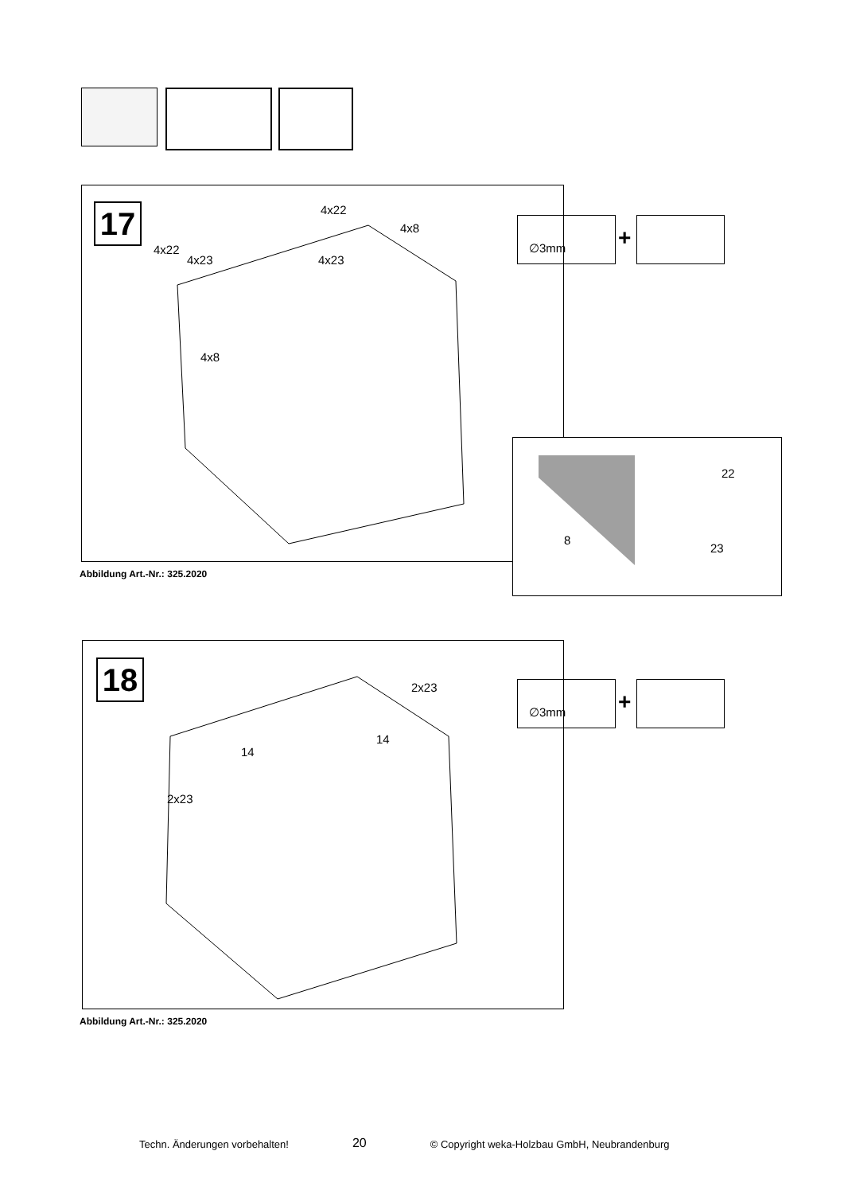17 4x22
4x8
4x22
4x23 4x23
4x8
∅3mm
+
Abbildung Art.-Nr.: 325.2020
22
8
23
18 2x23
14
14
2x23
∅3mm
+
Abbildung Art.-Nr.: 325.2020
Techn. Änderungen vorbehalten! 20 © Copyright weka-Holzbau GmbH, Neubrandenburg